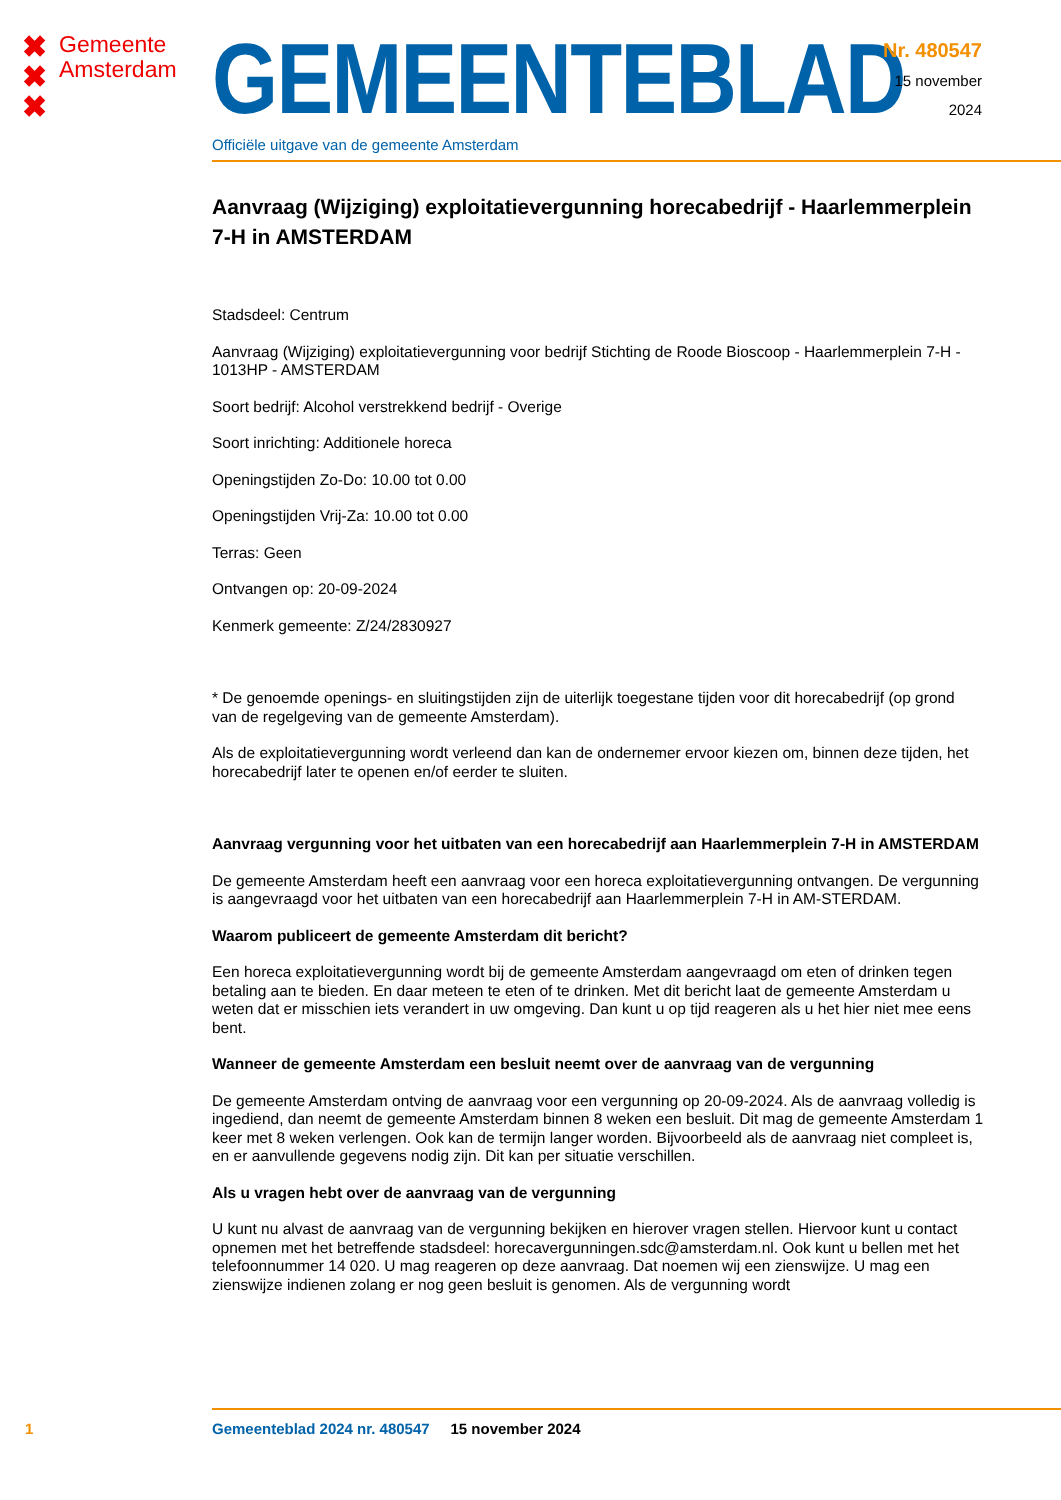✖
✖
✖
Gemeente
Amsterdam
GEMEENTEBLAD
Officiële uitgave van de gemeente Amsterdam
Nr. 480547
15 november
2024
Aanvraag (Wijziging) exploitatievergunning horecabedrijf - Haarlemmerplein 7-H in AMSTERDAM
Stadsdeel: Centrum
Aanvraag (Wijziging) exploitatievergunning voor bedrijf Stichting de Roode Bioscoop - Haarlemmerplein 7-H - 1013HP - AMSTERDAM
Soort bedrijf: Alcohol verstrekkend bedrijf - Overige
Soort inrichting: Additionele horeca
Openingstijden Zo-Do: 10.00 tot 0.00
Openingstijden Vrij-Za: 10.00 tot 0.00
Terras: Geen
Ontvangen op: 20-09-2024
Kenmerk gemeente: Z/24/2830927
* De genoemde openings- en sluitingstijden zijn de uiterlijk toegestane tijden voor dit horecabedrijf (op grond van de regelgeving van de gemeente Amsterdam).
Als de exploitatievergunning wordt verleend dan kan de ondernemer ervoor kiezen om, binnen deze tijden, het horecabedrijf later te openen en/of eerder te sluiten.
Aanvraag vergunning voor het uitbaten van een horecabedrijf aan Haarlemmerplein 7-H in AMSTERDAM
De gemeente Amsterdam heeft een aanvraag voor een horeca exploitatievergunning ontvangen. De vergunning is aangevraagd voor het uitbaten van een horecabedrijf aan Haarlemmerplein 7-H in AM-STERDAM.
Waarom publiceert de gemeente Amsterdam dit bericht?
Een horeca exploitatievergunning wordt bij de gemeente Amsterdam aangevraagd om eten of drinken tegen betaling aan te bieden. En daar meteen te eten of te drinken. Met dit bericht laat de gemeente Amsterdam u weten dat er misschien iets verandert in uw omgeving. Dan kunt u op tijd reageren als u het hier niet mee eens bent.
Wanneer de gemeente Amsterdam een besluit neemt over de aanvraag van de vergunning
De gemeente Amsterdam ontving de aanvraag voor een vergunning op 20-09-2024. Als de aanvraag volledig is ingediend, dan neemt de gemeente Amsterdam binnen 8 weken een besluit. Dit mag de gemeente Amsterdam 1 keer met 8 weken verlengen. Ook kan de termijn langer worden. Bijvoorbeeld als de aanvraag niet compleet is, en er aanvullende gegevens nodig zijn. Dit kan per situatie verschillen.
Als u vragen hebt over de aanvraag van de vergunning
U kunt nu alvast de aanvraag van de vergunning bekijken en hierover vragen stellen. Hiervoor kunt u contact opnemen met het betreffende stadsdeel: horecavergunningen.sdc@amsterdam.nl. Ook kunt u bellen met het telefoonnummer 14 020. U mag reageren op deze aanvraag. Dat noemen wij een zienswijze. U mag een zienswijze indienen zolang er nog geen besluit is genomen. Als de vergunning wordt
1 Gemeenteblad 2024 nr. 480547 15 november 2024